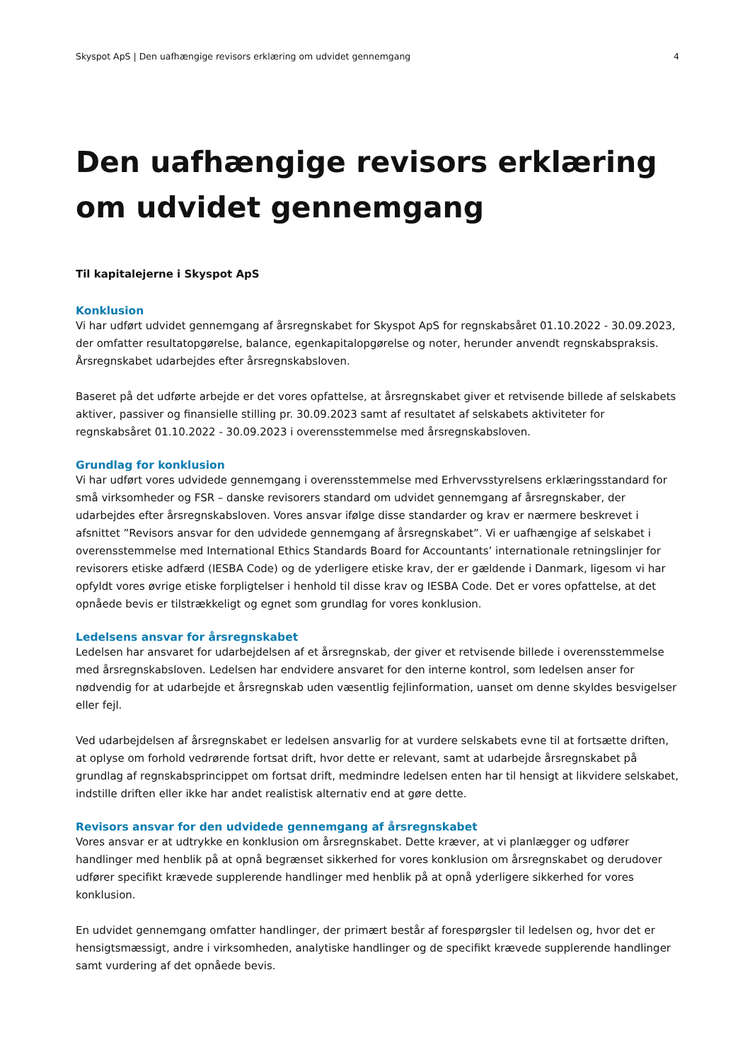Skyspot ApS | Den uafhængige revisors erklæring om udvidet gennemgang 4
Den uafhængige revisors erklæring om udvidet gennemgang
Til kapitalejerne i Skyspot ApS
Konklusion
Vi har udført udvidet gennemgang af årsregnskabet for Skyspot ApS for regnskabsåret 01.10.2022 - 30.09.2023, der omfatter resultatopgørelse, balance, egenkapitalopgørelse og noter, herunder anvendt regnskabspraksis. Årsregnskabet udarbejdes efter årsregnskabsloven.
Baseret på det udførte arbejde er det vores opfattelse, at årsregnskabet giver et retvisende billede af selskabets aktiver, passiver og finansielle stilling pr. 30.09.2023 samt af resultatet af selskabets aktiviteter for regnskabsåret 01.10.2022 - 30.09.2023 i overensstemmelse med årsregnskabsloven.
Grundlag for konklusion
Vi har udført vores udvidede gennemgang i overensstemmelse med Erhvervsstyrelsens erklæringsstandard for små virksomheder og FSR – danske revisorers standard om udvidet gennemgang af årsregnskaber, der udarbejdes efter årsregnskabsloven. Vores ansvar ifølge disse standarder og krav er nærmere beskrevet i afsnittet ”Revisors ansvar for den udvidede gennemgang af årsregnskabet”. Vi er uafhængige af selskabet i overensstemmelse med International Ethics Standards Board for Accountants’ internationale retningslinjer for revisorers etiske adfærd (IESBA Code) og de yderligere etiske krav, der er gældende i Danmark, ligesom vi har opfyldt vores øvrige etiske forpligtelser i henhold til disse krav og IESBA Code. Det er vores opfattelse, at det opnåede bevis er tilstrækkeligt og egnet som grundlag for vores konklusion.
Ledelsens ansvar for årsregnskabet
Ledelsen har ansvaret for udarbejdelsen af et årsregnskab, der giver et retvisende billede i overensstemmelse med årsregnskabsloven. Ledelsen har endvidere ansvaret for den interne kontrol, som ledelsen anser for nødvendig for at udarbejde et årsregnskab uden væsentlig fejlinformation, uanset om denne skyldes besvigelser eller fejl.
Ved udarbejdelsen af årsregnskabet er ledelsen ansvarlig for at vurdere selskabets evne til at fortsætte driften, at oplyse om forhold vedrørende fortsat drift, hvor dette er relevant, samt at udarbejde årsregnskabet på grundlag af regnskabsprincippet om fortsat drift, medmindre ledelsen enten har til hensigt at likvidere selskabet, indstille driften eller ikke har andet realistisk alternativ end at gøre dette.
Revisors ansvar for den udvidede gennemgang af årsregnskabet
Vores ansvar er at udtrykke en konklusion om årsregnskabet. Dette kræver, at vi planlægger og udfører handlinger med henblik på at opnå begrænset sikkerhed for vores konklusion om årsregnskabet og derudover udfører specifikt krævede supplerende handlinger med henblik på at opnå yderligere sikkerhed for vores konklusion.
En udvidet gennemgang omfatter handlinger, der primært består af forespørgsler til ledelsen og, hvor det er hensigtsmæssigt, andre i virksomheden, analytiske handlinger og de specifikt krævede supplerende handlinger samt vurdering af det opnåede bevis.